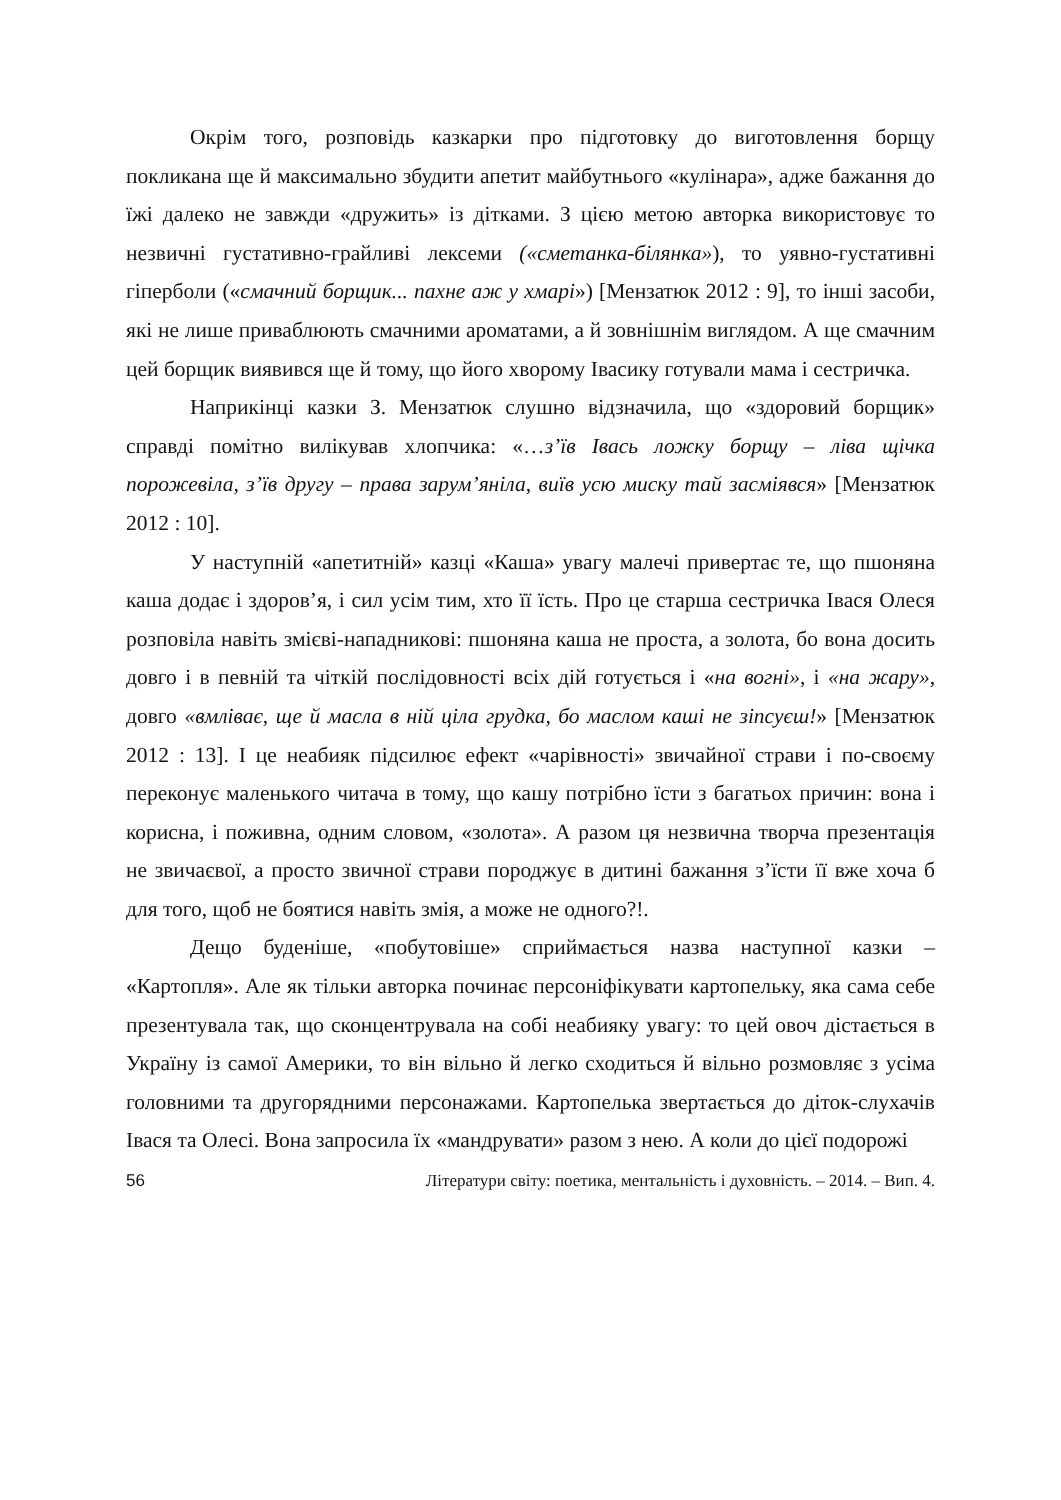Окрім того, розповідь казкарки про підготовку до виготовлення борщу покликана ще й максимально збудити апетит майбутнього «кулінара», адже бажання до їжі далеко не завжди «дружить» із дітками. З цією метою авторка використовує то незвичні густативно-грайливі лексеми («сметанка-білянка»), то уявно-густативні гіперболи («смачний борщик... пахне аж у хмарі») [Мензатюк 2012 : 9], то інші засоби, які не лише приваблюють смачними ароматами, а й зовнішнім виглядом. А ще смачним цей борщик виявився ще й тому, що його хворому Івасику готували мама і сестричка.
Наприкінці казки З. Мензатюк слушно відзначила, що «здоровий борщик» справді помітно вилікував хлопчика: «…з’їв Івась ложку борщу – ліва щічка порожевіла, з’їв другу – права зарум’яніла, виїв усю миску тай засміявся» [Мензатюк 2012 : 10].
У наступній «апетитній» казці «Каша» увагу малечі привертає те, що пшоняна каша додає і здоров’я, і сил усім тим, хто її їсть. Про це старша сестричка Івася Олеся розповіла навіть змієві-нападникові: пшоняна каша не проста, а золота, бо вона досить довго і в певній та чіткій послідовності всіх дій готується і «на вогні», і «на жару», довго «вмліває, ще й масла в ній ціла грудка, бо маслом каші не зіпсуєш!» [Мензатюк 2012 : 13]. І це неабияк підсилює ефект «чарівності» звичайної страви і по-своєму переконує маленького читача в тому, що кашу потрібно їсти з багатьох причин: вона і корисна, і поживна, одним словом, «золота». А разом ця незвична творча презентація не звичаєвої, а просто звичної страви породжує в дитині бажання з’їсти її вже хоча б для того, щоб не боятися навіть змія, а може не одного?!.
Дещо буденіше, «побутовіше» сприймається назва наступної казки – «Картопля». Але як тільки авторка починає персоніфікувати картопельку, яка сама себе презентувала так, що сконцентрувала на собі неабияку увагу: то цей овоч дістається в Україну із самої Америки, то він вільно й легко сходиться й вільно розмовляє з усіма головними та другорядними персонажами. Картопелька звертається до діток-слухачів Івася та Олесі. Вона запросила їх «мандрувати» разом з нею. А коли до цієї подорожі
56 Літератури світу: поетика, ментальність і духовність. – 2014. – Вип. 4.